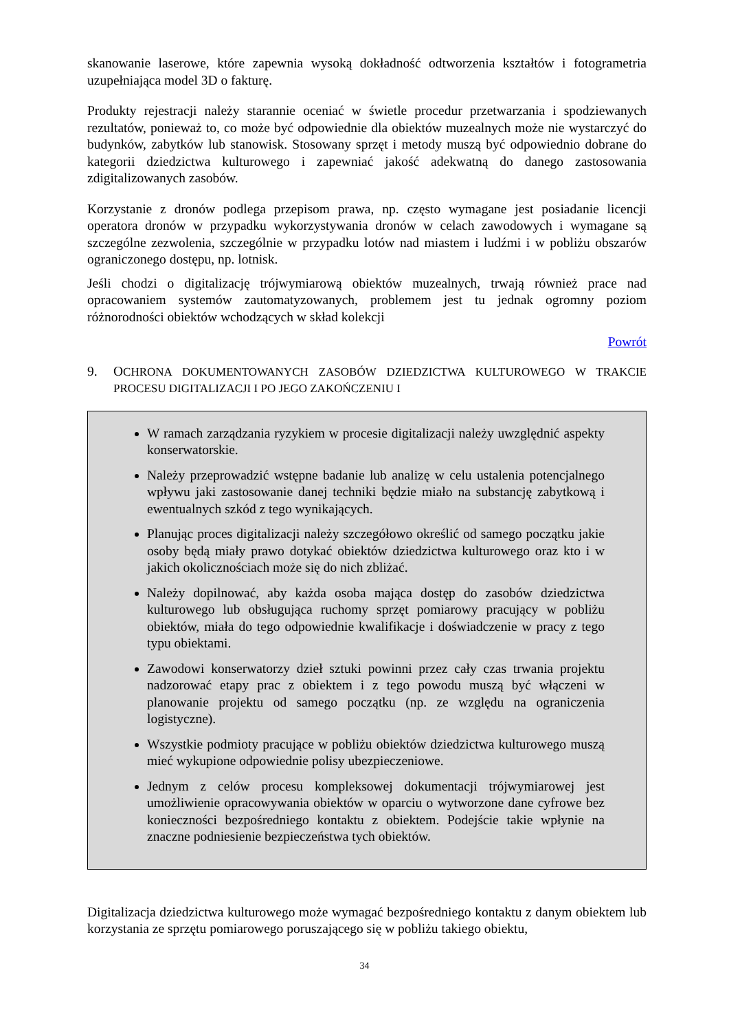skanowanie laserowe, które zapewnia wysoką dokładność odtworzenia kształtów i fotogrametria uzupełniająca model 3D o fakturę.
Produkty rejestracji należy starannie oceniać w świetle procedur przetwarzania i spodziewanych rezultatów, ponieważ to, co może być odpowiednie dla obiektów muzealnych może nie wystarczyć do budynków, zabytków lub stanowisk. Stosowany sprzęt i metody muszą być odpowiednio dobrane do kategorii dziedzictwa kulturowego i zapewniać jakość adekwatną do danego zastosowania zdigitalizowanych zasobów.
Korzystanie z dronów podlega przepisom prawa, np. często wymagane jest posiadanie licencji operatora dronów w przypadku wykorzystywania dronów w celach zawodowych i wymagane są szczególne zezwolenia, szczególnie w przypadku lotów nad miastem i ludźmi i w pobliżu obszarów ograniczonego dostępu, np. lotnisk.
Jeśli chodzi o digitalizację trójwymiarową obiektów muzealnych, trwają również prace nad opracowaniem systemów zautomatyzowanych, problemem jest tu jednak ogromny poziom różnorodności obiektów wchodzących w skład kolekcji
Powrót
9. OCHRONA DOKUMENTOWANYCH ZASOBÓW DZIEDZICTWA KULTUROWEGO W TRAKCIE PROCESU DIGITALIZACJI I PO JEGO ZAKOŃCZENIU I
W ramach zarządzania ryzykiem w procesie digitalizacji należy uwzględnić aspekty konserwatorskie.
Należy przeprowadzić wstępne badanie lub analizę w celu ustalenia potencjalnego wpływu jaki zastosowanie danej techniki będzie miało na substancję zabytkową i ewentualnych szkód z tego wynikających.
Planując proces digitalizacji należy szczegółowo określić od samego początku jakie osoby będą miały prawo dotykać obiektów dziedzictwa kulturowego oraz kto i w jakich okolicznościach może się do nich zbliżać.
Należy dopilnować, aby każda osoba mająca dostęp do zasobów dziedzictwa kulturowego lub obsługująca ruchomy sprzęt pomiarowy pracujący w pobliżu obiektów, miała do tego odpowiednie kwalifikacje i doświadczenie w pracy z tego typu obiektami.
Zawodowi konserwatorzy dzieł sztuki powinni przez cały czas trwania projektu nadzorować etapy prac z obiektem i z tego powodu muszą być włączeni w planowanie projektu od samego początku (np. ze względu na ograniczenia logistyczne).
Wszystkie podmioty pracujące w pobliżu obiektów dziedzictwa kulturowego muszą mieć wykupione odpowiednie polisy ubezpieczeniowe.
Jednym z celów procesu kompleksowej dokumentacji trójwymiarowej jest umożliwienie opracowywania obiektów w oparciu o wytworzone dane cyfrowe bez konieczności bezpośredniego kontaktu z obiektem. Podejście takie wpłynie na znaczne podniesienie bezpieczeństwa tych obiektów.
Digitalizacja dziedzictwa kulturowego może wymagać bezpośredniego kontaktu z danym obiektem lub korzystania ze sprzętu pomiarowego poruszającego się w pobliżu takiego obiektu,
34